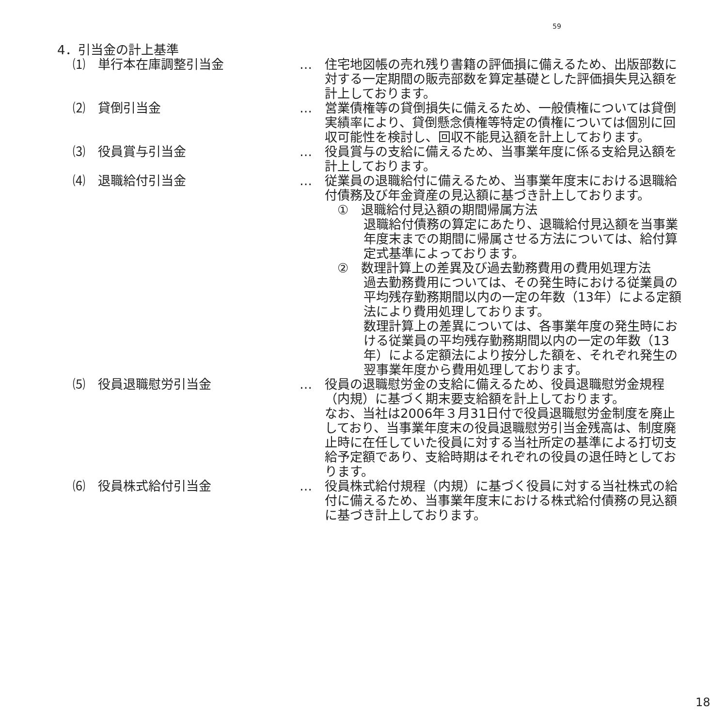59
4．引当金の計上基準
⑴　単行本在庫調整引当金 … 住宅地図帳の売れ残り書籍の評価損に備えるため、出版部数に対する一定期間の販売部数を算定基礎とした評価損失見込額を計上しております。
⑵　貸倒引当金 … 営業債権等の貸倒損失に備えるため、一般債権については貸倒実績率により、貸倒懸念債権等特定の債権については個別に回収可能性を検討し、回収不能見込額を計上しております。
⑶　役員賞与引当金 … 役員賞与の支給に備えるため、当事業年度に係る支給見込額を計上しております。
⑷　退職給付引当金 … 従業員の退職給付に備えるため、当事業年度末における退職給付債務及び年金資産の見込額に基づき計上しております。
①　退職給付見込額の期間帰属方法
退職給付債務の算定にあたり、退職給付見込額を当事業年度末までの期間に帰属させる方法については、給付算定式基準によっております。
②　数理計算上の差異及び過去勤務費用の費用処理方法
過去勤務費用については、その発生時における従業員の平均残存勤務期間以内の一定の年数（13年）による定額法により費用処理しております。
数理計算上の差異については、各事業年度の発生時における従業員の平均残存勤務期間以内の一定の年数（13年）による定額法により按分した額を、それぞれ発生の翌事業年度から費用処理しております。
⑸　役員退職慰労引当金 … 役員の退職慰労金の支給に備えるため、役員退職慰労金規程（内規）に基づく期末要支給額を計上しております。
なお、当社は2006年３月31日付で役員退職慰労金制度を廃止しており、当事業年度末の役員退職慰労引当金残高は、制度廃止時に在任していた役員に対する当社所定の基準による打切支給予定額であり、支給時期はそれぞれの役員の退任時としております。
⑹　役員株式給付引当金 … 役員株式給付規程（内規）に基づく役員に対する当社株式の給付に備えるため、当事業年度末における株式給付債務の見込額に基づき計上しております。
18